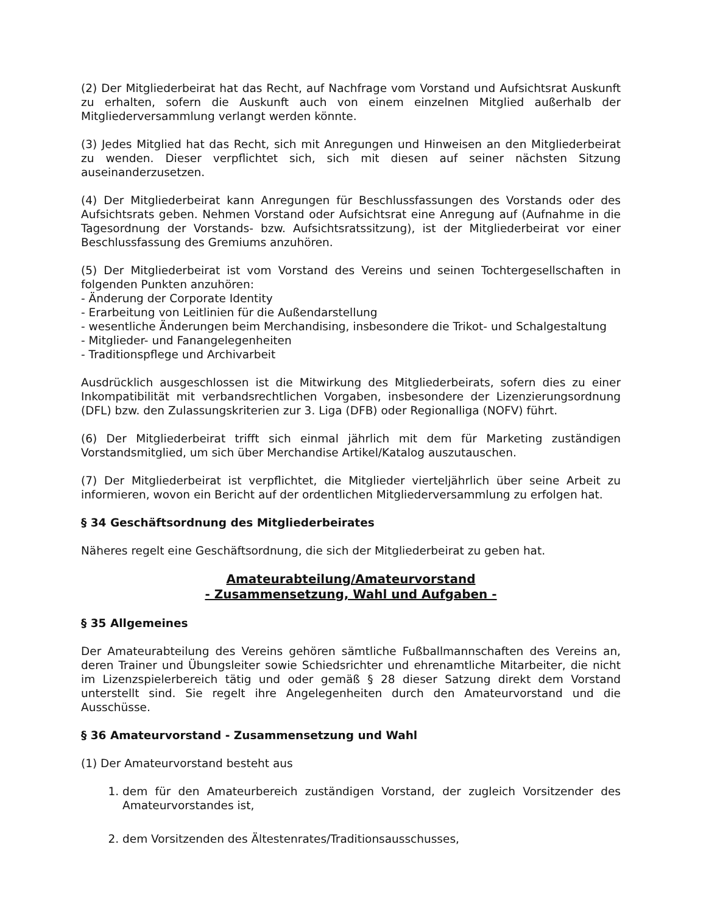(2) Der Mitgliederbeirat hat das Recht, auf Nachfrage vom Vorstand und Aufsichtsrat Auskunft zu erhalten, sofern die Auskunft auch von einem einzelnen Mitglied außerhalb der Mitgliederversammlung verlangt werden könnte.
(3) Jedes Mitglied hat das Recht, sich mit Anregungen und Hinweisen an den Mitgliederbeirat zu wenden. Dieser verpflichtet sich, sich mit diesen auf seiner nächsten Sitzung auseinanderzusetzen.
(4) Der Mitgliederbeirat kann Anregungen für Beschlussfassungen des Vorstands oder des Aufsichtsrats geben. Nehmen Vorstand oder Aufsichtsrat eine Anregung auf (Aufnahme in die Tagesordnung der Vorstands- bzw. Aufsichtsratssitzung), ist der Mitgliederbeirat vor einer Beschlussfassung des Gremiums anzuhören.
(5) Der Mitgliederbeirat ist vom Vorstand des Vereins und seinen Tochtergesellschaften in folgenden Punkten anzuhören:
- Änderung der Corporate Identity
- Erarbeitung von Leitlinien für die Außendarstellung
- wesentliche Änderungen beim Merchandising, insbesondere die Trikot- und Schalgestaltung
- Mitglieder- und Fanangelegenheiten
- Traditionspflege und Archivarbeit
Ausdrücklich ausgeschlossen ist die Mitwirkung des Mitgliederbeirats, sofern dies zu einer Inkompatibilität mit verbandsrechtlichen Vorgaben, insbesondere der Lizenzierungsordnung (DFL) bzw. den Zulassungskriterien zur 3. Liga (DFB) oder Regionalliga (NOFV) führt.
(6) Der Mitgliederbeirat trifft sich einmal jährlich mit dem für Marketing zuständigen Vorstandsmitglied, um sich über Merchandise Artikel/Katalog auszutauschen.
(7) Der Mitgliederbeirat ist verpflichtet, die Mitglieder vierteljährlich über seine Arbeit zu informieren, wovon ein Bericht auf der ordentlichen Mitgliederversammlung zu erfolgen hat.
§ 34 Geschäftsordnung des Mitgliederbeirates
Näheres regelt eine Geschäftsordnung, die sich der Mitgliederbeirat zu geben hat.
Amateurabteilung/Amateurvorstand
- Zusammensetzung, Wahl und Aufgaben -
§ 35 Allgemeines
Der Amateurabteilung des Vereins gehören sämtliche Fußballmannschaften des Vereins an, deren Trainer und Übungsleiter sowie Schiedsrichter und ehrenamtliche Mitarbeiter, die nicht im Lizenzspielerbereich tätig und oder gemäß § 28 dieser Satzung direkt dem Vorstand unterstellt sind. Sie regelt ihre Angelegenheiten durch den Amateurvorstand und die Ausschüsse.
§ 36 Amateurvorstand - Zusammensetzung und Wahl
(1) Der Amateurvorstand besteht aus
1. dem für den Amateurbereich zuständigen Vorstand, der zugleich Vorsitzender des Amateurvorstandes ist,
2. dem Vorsitzenden des Ältestenrates/Traditionsausschusses,